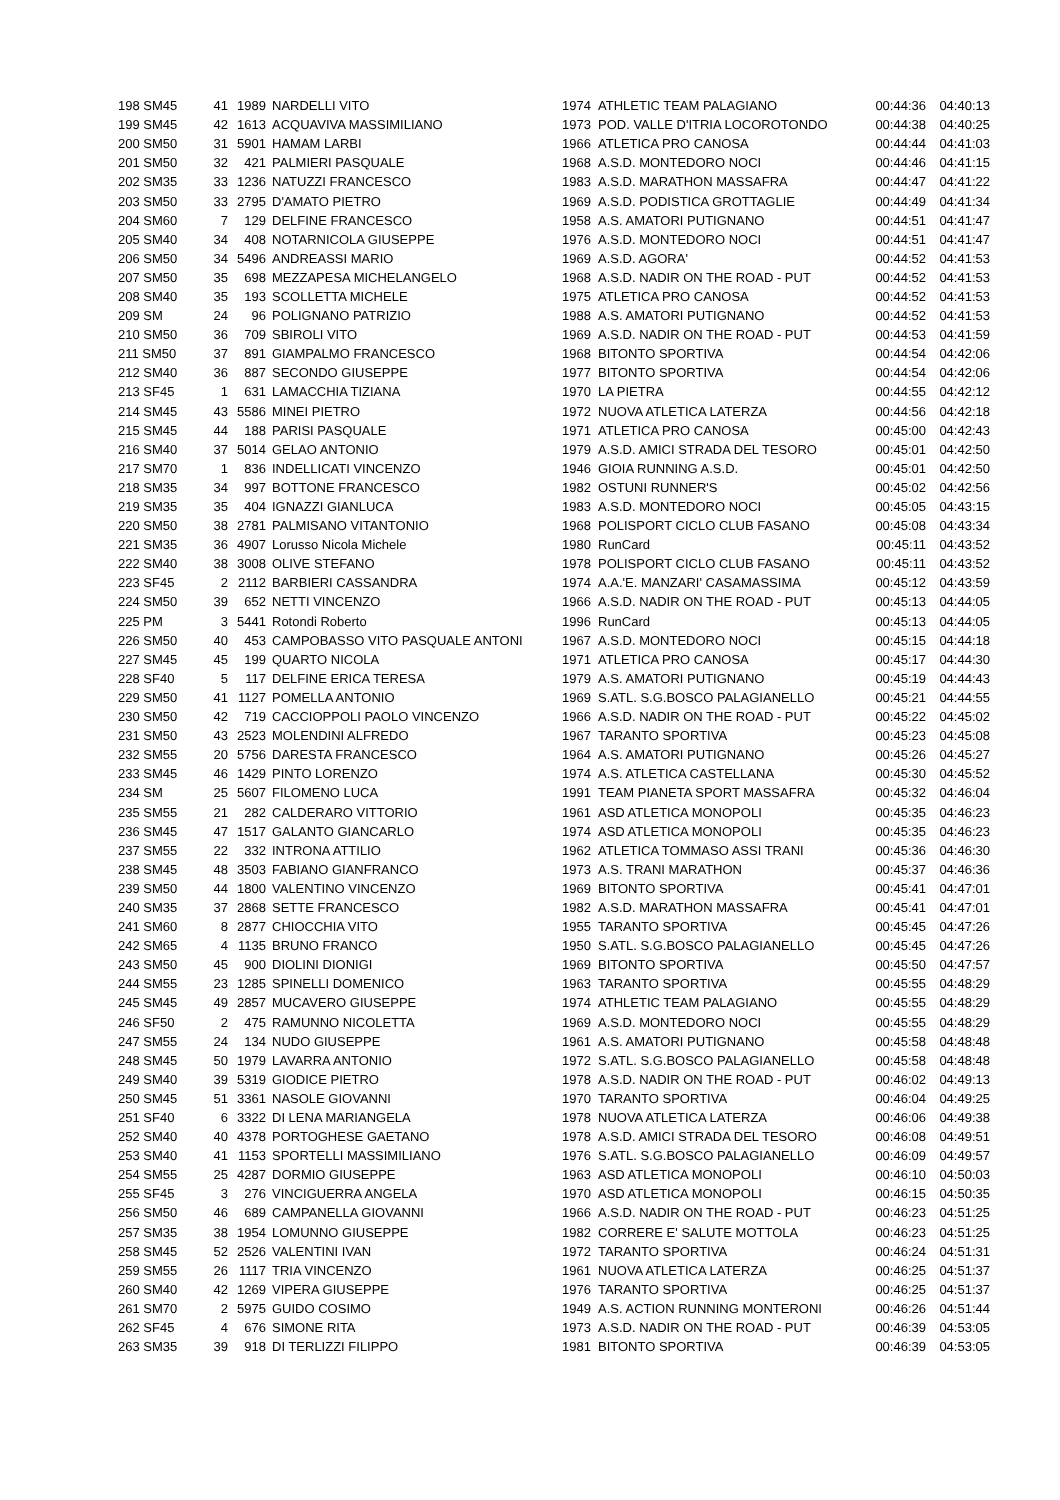| 198 SM45 | 41 | 1989 | NARDELLI VITO | 1974 | ATHLETIC TEAM PALAGIANO | 00:44:36 | 04:40:13 |
| 199 SM45 | 42 | 1613 | ACQUAVIVA MASSIMILIANO | 1973 | POD. VALLE D'ITRIA LOCOROTONDO | 00:44:38 | 04:40:25 |
| 200 SM50 | 31 | 5901 | HAMAM LARBI | 1966 | ATLETICA PRO CANOSA | 00:44:44 | 04:41:03 |
| 201 SM50 | 32 | 421 | PALMIERI PASQUALE | 1968 | A.S.D. MONTEDORO NOCI | 00:44:46 | 04:41:15 |
| 202 SM35 | 33 | 1236 | NATUZZI FRANCESCO | 1983 | A.S.D. MARATHON MASSAFRA | 00:44:47 | 04:41:22 |
| 203 SM50 | 33 | 2795 | D'AMATO PIETRO | 1969 | A.S.D. PODISTICA GROTTAGLIE | 00:44:49 | 04:41:34 |
| 204 SM60 | 7 | 129 | DELFINE FRANCESCO | 1958 | A.S. AMATORI PUTIGNANO | 00:44:51 | 04:41:47 |
| 205 SM40 | 34 | 408 | NOTARNICOLA GIUSEPPE | 1976 | A.S.D. MONTEDORO NOCI | 00:44:51 | 04:41:47 |
| 206 SM50 | 34 | 5496 | ANDREASSI MARIO | 1969 | A.S.D. AGORA' | 00:44:52 | 04:41:53 |
| 207 SM50 | 35 | 698 | MEZZAPESA MICHELANGELO | 1968 | A.S.D. NADIR ON THE ROAD - PUT | 00:44:52 | 04:41:53 |
| 208 SM40 | 35 | 193 | SCOLLETTA MICHELE | 1975 | ATLETICA PRO CANOSA | 00:44:52 | 04:41:53 |
| 209 SM | 24 | 96 | POLIGNANO PATRIZIO | 1988 | A.S. AMATORI PUTIGNANO | 00:44:52 | 04:41:53 |
| 210 SM50 | 36 | 709 | SBIROLI VITO | 1969 | A.S.D. NADIR ON THE ROAD - PUT | 00:44:53 | 04:41:59 |
| 211 SM50 | 37 | 891 | GIAMPALMO FRANCESCO | 1968 | BITONTO SPORTIVA | 00:44:54 | 04:42:06 |
| 212 SM40 | 36 | 887 | SECONDO GIUSEPPE | 1977 | BITONTO SPORTIVA | 00:44:54 | 04:42:06 |
| 213 SF45 | 1 | 631 | LAMACCHIA TIZIANA | 1970 | LA PIETRA | 00:44:55 | 04:42:12 |
| 214 SM45 | 43 | 5586 | MINEI PIETRO | 1972 | NUOVA ATLETICA LATERZA | 00:44:56 | 04:42:18 |
| 215 SM45 | 44 | 188 | PARISI PASQUALE | 1971 | ATLETICA PRO CANOSA | 00:45:00 | 04:42:43 |
| 216 SM40 | 37 | 5014 | GELAO ANTONIO | 1979 | A.S.D. AMICI STRADA DEL TESORO | 00:45:01 | 04:42:50 |
| 217 SM70 | 1 | 836 | INDELLICATI VINCENZO | 1946 | GIOIA RUNNING A.S.D. | 00:45:01 | 04:42:50 |
| 218 SM35 | 34 | 997 | BOTTONE FRANCESCO | 1982 | OSTUNI RUNNER'S | 00:45:02 | 04:42:56 |
| 219 SM35 | 35 | 404 | IGNAZZI GIANLUCA | 1983 | A.S.D. MONTEDORO NOCI | 00:45:05 | 04:43:15 |
| 220 SM50 | 38 | 2781 | PALMISANO VITANTONIO | 1968 | POLISPORT CICLO CLUB FASANO | 00:45:08 | 04:43:34 |
| 221 SM35 | 36 | 4907 | Lorusso Nicola Michele | 1980 | RunCard | 00:45:11 | 04:43:52 |
| 222 SM40 | 38 | 3008 | OLIVE STEFANO | 1978 | POLISPORT CICLO CLUB FASANO | 00:45:11 | 04:43:52 |
| 223 SF45 | 2 | 2112 | BARBIERI CASSANDRA | 1974 | A.A.'E. MANZARI' CASAMASSIMA | 00:45:12 | 04:43:59 |
| 224 SM50 | 39 | 652 | NETTI VINCENZO | 1966 | A.S.D. NADIR ON THE ROAD - PUT | 00:45:13 | 04:44:05 |
| 225 PM | 3 | 5441 | Rotondi Roberto | 1996 | RunCard | 00:45:13 | 04:44:05 |
| 226 SM50 | 40 | 453 | CAMPOBASSO VITO PASQUALE ANTONI | 1967 | A.S.D. MONTEDORO NOCI | 00:45:15 | 04:44:18 |
| 227 SM45 | 45 | 199 | QUARTO NICOLA | 1971 | ATLETICA PRO CANOSA | 00:45:17 | 04:44:30 |
| 228 SF40 | 5 | 117 | DELFINE ERICA TERESA | 1979 | A.S. AMATORI PUTIGNANO | 00:45:19 | 04:44:43 |
| 229 SM50 | 41 | 1127 | POMELLA ANTONIO | 1969 | S.ATL. S.G.BOSCO PALAGIANELLO | 00:45:21 | 04:44:55 |
| 230 SM50 | 42 | 719 | CACCIOPPOLI PAOLO VINCENZO | 1966 | A.S.D. NADIR ON THE ROAD - PUT | 00:45:22 | 04:45:02 |
| 231 SM50 | 43 | 2523 | MOLENDINI ALFREDO | 1967 | TARANTO SPORTIVA | 00:45:23 | 04:45:08 |
| 232 SM55 | 20 | 5756 | DARESTA FRANCESCO | 1964 | A.S. AMATORI PUTIGNANO | 00:45:26 | 04:45:27 |
| 233 SM45 | 46 | 1429 | PINTO LORENZO | 1974 | A.S. ATLETICA CASTELLANA | 00:45:30 | 04:45:52 |
| 234 SM | 25 | 5607 | FILOMENO LUCA | 1991 | TEAM PIANETA SPORT MASSAFRA | 00:45:32 | 04:46:04 |
| 235 SM55 | 21 | 282 | CALDERARO VITTORIO | 1961 | ASD ATLETICA MONOPOLI | 00:45:35 | 04:46:23 |
| 236 SM45 | 47 | 1517 | GALANTO GIANCARLO | 1974 | ASD ATLETICA MONOPOLI | 00:45:35 | 04:46:23 |
| 237 SM55 | 22 | 332 | INTRONA ATTILIO | 1962 | ATLETICA TOMMASO ASSI TRANI | 00:45:36 | 04:46:30 |
| 238 SM45 | 48 | 3503 | FABIANO GIANFRANCO | 1973 | A.S. TRANI MARATHON | 00:45:37 | 04:46:36 |
| 239 SM50 | 44 | 1800 | VALENTINO VINCENZO | 1969 | BITONTO SPORTIVA | 00:45:41 | 04:47:01 |
| 240 SM35 | 37 | 2868 | SETTE FRANCESCO | 1982 | A.S.D. MARATHON MASSAFRA | 00:45:41 | 04:47:01 |
| 241 SM60 | 8 | 2877 | CHIOCCHIA VITO | 1955 | TARANTO SPORTIVA | 00:45:45 | 04:47:26 |
| 242 SM65 | 4 | 1135 | BRUNO FRANCO | 1950 | S.ATL. S.G.BOSCO PALAGIANELLO | 00:45:45 | 04:47:26 |
| 243 SM50 | 45 | 900 | DIOLINI DIONIGI | 1969 | BITONTO SPORTIVA | 00:45:50 | 04:47:57 |
| 244 SM55 | 23 | 1285 | SPINELLI DOMENICO | 1963 | TARANTO SPORTIVA | 00:45:55 | 04:48:29 |
| 245 SM45 | 49 | 2857 | MUCAVERO GIUSEPPE | 1974 | ATHLETIC TEAM PALAGIANO | 00:45:55 | 04:48:29 |
| 246 SF50 | 2 | 475 | RAMUNNO NICOLETTA | 1969 | A.S.D. MONTEDORO NOCI | 00:45:55 | 04:48:29 |
| 247 SM55 | 24 | 134 | NUDO GIUSEPPE | 1961 | A.S. AMATORI PUTIGNANO | 00:45:58 | 04:48:48 |
| 248 SM45 | 50 | 1979 | LAVARRA ANTONIO | 1972 | S.ATL. S.G.BOSCO PALAGIANELLO | 00:45:58 | 04:48:48 |
| 249 SM40 | 39 | 5319 | GIODICE PIETRO | 1978 | A.S.D. NADIR ON THE ROAD - PUT | 00:46:02 | 04:49:13 |
| 250 SM45 | 51 | 3361 | NASOLE GIOVANNI | 1970 | TARANTO SPORTIVA | 00:46:04 | 04:49:25 |
| 251 SF40 | 6 | 3322 | DI LENA MARIANGELA | 1978 | NUOVA ATLETICA LATERZA | 00:46:06 | 04:49:38 |
| 252 SM40 | 40 | 4378 | PORTOGHESE GAETANO | 1978 | A.S.D. AMICI STRADA DEL TESORO | 00:46:08 | 04:49:51 |
| 253 SM40 | 41 | 1153 | SPORTELLI MASSIMILIANO | 1976 | S.ATL. S.G.BOSCO PALAGIANELLO | 00:46:09 | 04:49:57 |
| 254 SM55 | 25 | 4287 | DORMIO GIUSEPPE | 1963 | ASD ATLETICA MONOPOLI | 00:46:10 | 04:50:03 |
| 255 SF45 | 3 | 276 | VINCIGUERRA ANGELA | 1970 | ASD ATLETICA MONOPOLI | 00:46:15 | 04:50:35 |
| 256 SM50 | 46 | 689 | CAMPANELLA GIOVANNI | 1966 | A.S.D. NADIR ON THE ROAD - PUT | 00:46:23 | 04:51:25 |
| 257 SM35 | 38 | 1954 | LOMUNNO GIUSEPPE | 1982 | CORRERE E' SALUTE MOTTOLA | 00:46:23 | 04:51:25 |
| 258 SM45 | 52 | 2526 | VALENTINI IVAN | 1972 | TARANTO SPORTIVA | 00:46:24 | 04:51:31 |
| 259 SM55 | 26 | 1117 | TRIA VINCENZO | 1961 | NUOVA ATLETICA LATERZA | 00:46:25 | 04:51:37 |
| 260 SM40 | 42 | 1269 | VIPERA GIUSEPPE | 1976 | TARANTO SPORTIVA | 00:46:25 | 04:51:37 |
| 261 SM70 | 2 | 5975 | GUIDO COSIMO | 1949 | A.S. ACTION RUNNING MONTERONI | 00:46:26 | 04:51:44 |
| 262 SF45 | 4 | 676 | SIMONE RITA | 1973 | A.S.D. NADIR ON THE ROAD - PUT | 00:46:39 | 04:53:05 |
| 263 SM35 | 39 | 918 | DI TERLIZZI FILIPPO | 1981 | BITONTO SPORTIVA | 00:46:39 | 04:53:05 |